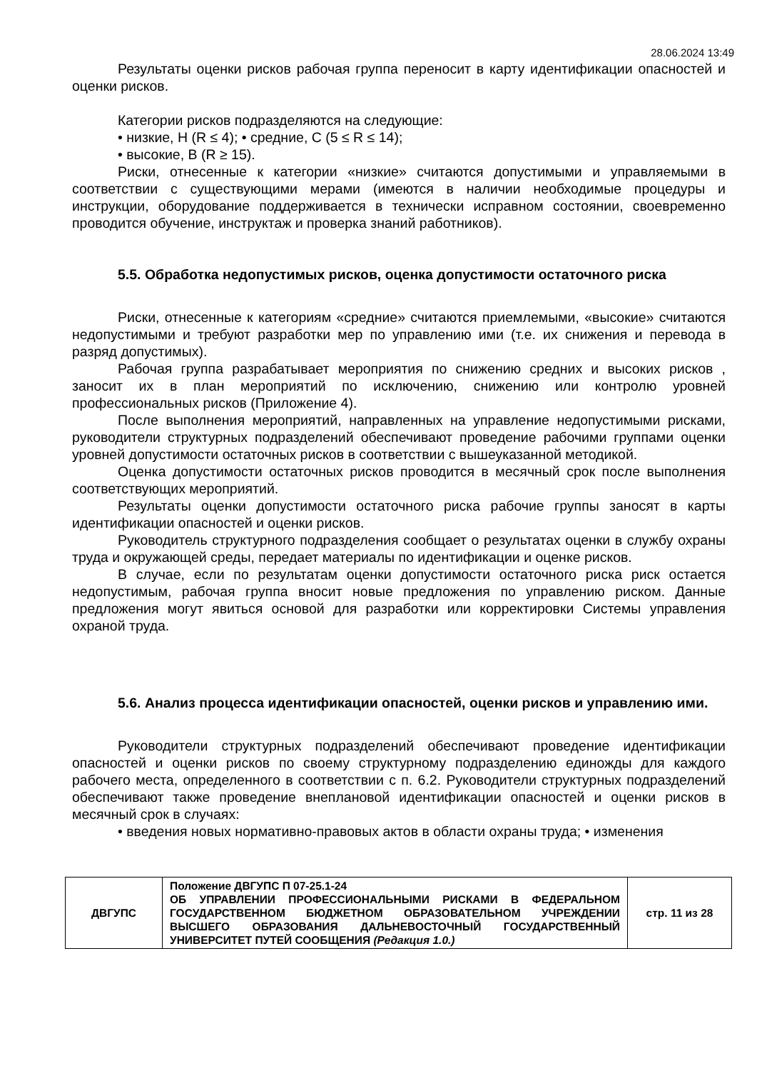28.06.2024 13:49
Результаты оценки рисков рабочая группа переносит в карту идентификации опасностей и оценки рисков.
Категории рисков подразделяются на следующие:
• низкие, Н (R ≤ 4); • средние, С (5 ≤ R ≤ 14);
• высокие, В (R ≥ 15).
Риски, отнесенные к категории «низкие» считаются допустимыми и управляемыми в соответствии с существующими мерами (имеются в наличии необходимые процедуры и инструкции, оборудование поддерживается в технически исправном состоянии, своевременно проводится обучение, инструктаж и проверка знаний работников).
5.5. Обработка недопустимых рисков, оценка допустимости остаточного риска
Риски, отнесенные к категориям «средние» считаются приемлемыми, «высокие» считаются недопустимыми и требуют разработки мер по управлению ими (т.е. их снижения и перевода в разряд допустимых).
Рабочая группа разрабатывает мероприятия по снижению средних и высоких рисков , заносит их в план мероприятий по исключению, снижению или контролю уровней профессиональных рисков (Приложение 4).
После выполнения мероприятий, направленных на управление недопустимыми рисками, руководители структурных подразделений обеспечивают проведение рабочими группами оценки уровней допустимости остаточных рисков в соответствии с вышеуказанной методикой.
Оценка допустимости остаточных рисков проводится в месячный срок после выполнения соответствующих мероприятий.
Результаты оценки допустимости остаточного риска рабочие группы заносят в карты идентификации опасностей и оценки рисков.
Руководитель структурного подразделения сообщает о результатах оценки в службу охраны труда и окружающей среды, передает материалы по идентификации и оценке рисков.
В случае, если по результатам оценки допустимости остаточного риска риск остается недопустимым, рабочая группа вносит новые предложения по управлению риском. Данные предложения могут явиться основой для разработки или корректировки Системы управления охраной труда.
5.6. Анализ процесса идентификации опасностей, оценки рисков и управлению ими.
Руководители структурных подразделений обеспечивают проведение идентификации опасностей и оценки рисков по своему структурному подразделению единожды для каждого рабочего места, определенного в соответствии с п. 6.2. Руководители структурных подразделений обеспечивают также проведение внеплановой идентификации опасностей и оценки рисков в месячный срок в случаях:
• введения новых нормативно-правовых актов в области охраны труда; • изменения
| ДВГУПС | Положение ДВГУПС П 07-25.1-24 ОБ УПРАВЛЕНИИ ПРОФЕССИОНАЛЬНЫМИ РИСКАМИ В ФЕДЕРАЛЬНОМ ГОСУДАРСТВЕННОМ БЮДЖЕТНОМ ОБРАЗОВАТЕЛЬНОМ УЧРЕЖДЕНИИ ВЫСШЕГО ОБРАЗОВАНИЯ ДАЛЬНЕВОСТОЧНЫЙ ГОСУДАРСТВЕННЫЙ УНИВЕРСИТЕТ ПУТЕЙ СООБЩЕНИЯ (Редакция 1.0.) | стр. 11 из 28 |